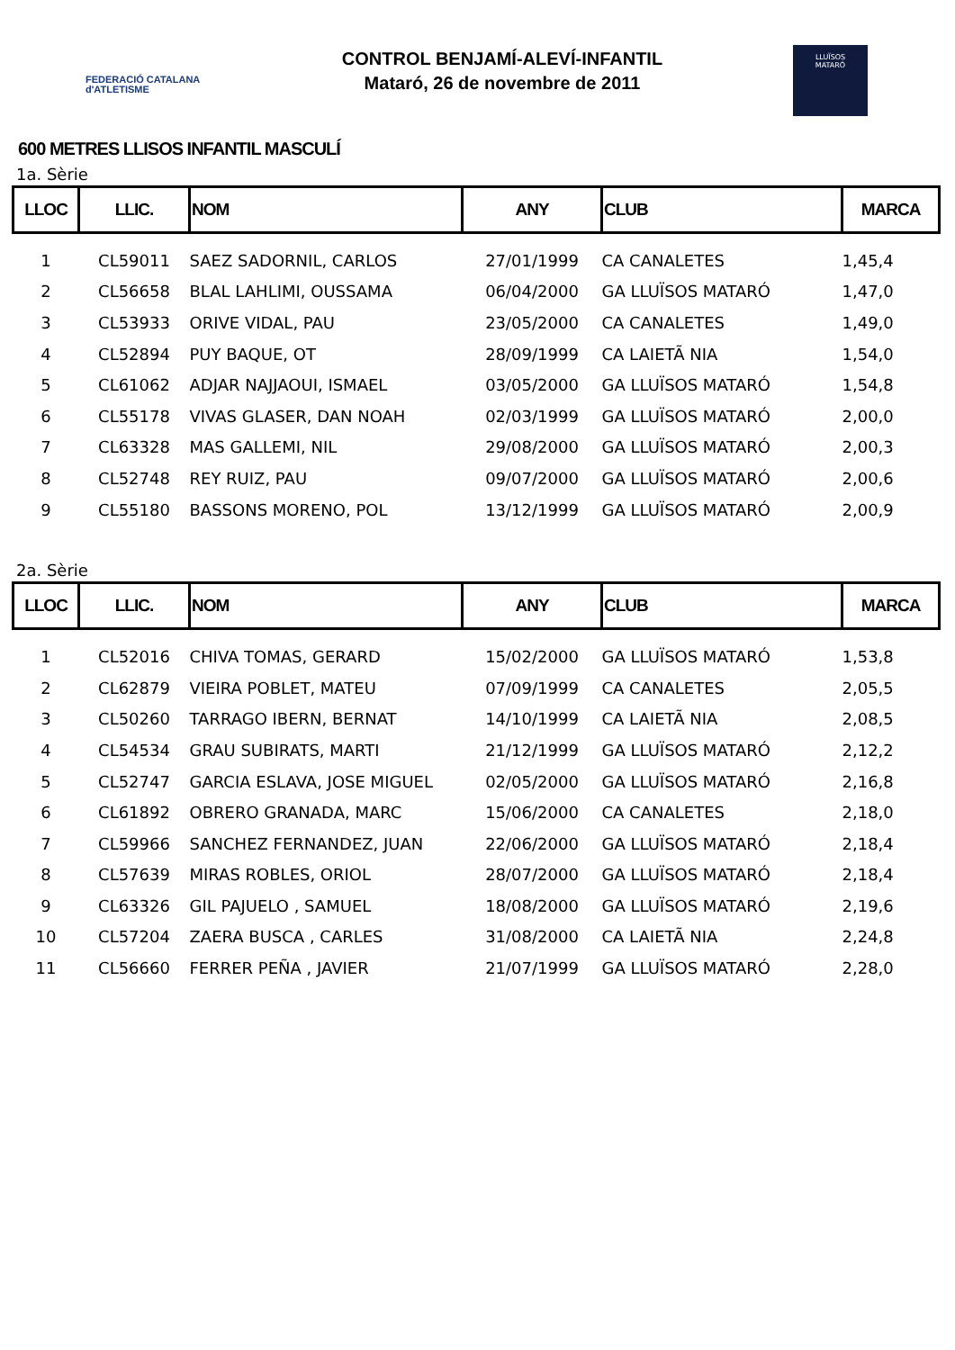FEDERACIÓ CATALANA
d'ATLETISME
CONTROL BENJAMÍ-ALEVÍ-INFANTIL
Mataró, 26 de novembre de 2011
LLUÏSOS
MATARÓ
600 METRES LLISOS INFANTIL MASCULÍ
1a. Sèrie
| LLOC | LLIC. | NOM | ANY | CLUB | MARCA |
| --- | --- | --- | --- | --- | --- |
| 1 | CL59011 | SAEZ SADORNIL, CARLOS | 27/01/1999 | CA CANALETES | 1,45,4 |
| 2 | CL56658 | BLAL LAHLIMI, OUSSAMA | 06/04/2000 | GA LLUÏSOS MATARÓ | 1,47,0 |
| 3 | CL53933 | ORIVE VIDAL, PAU | 23/05/2000 | CA CANALETES | 1,49,0 |
| 4 | CL52894 | PUY BAQUE, OT | 28/09/1999 | CA LAIETÃ NIA | 1,54,0 |
| 5 | CL61062 | ADJAR NAJJAOUI, ISMAEL | 03/05/2000 | GA LLUÏSOS MATARÓ | 1,54,8 |
| 6 | CL55178 | VIVAS GLASER, DAN NOAH | 02/03/1999 | GA LLUÏSOS MATARÓ | 2,00,0 |
| 7 | CL63328 | MAS GALLEMI, NIL | 29/08/2000 | GA LLUÏSOS MATARÓ | 2,00,3 |
| 8 | CL52748 | REY RUIZ, PAU | 09/07/2000 | GA LLUÏSOS MATARÓ | 2,00,6 |
| 9 | CL55180 | BASSONS MORENO, POL | 13/12/1999 | GA LLUÏSOS MATARÓ | 2,00,9 |
2a. Sèrie
| LLOC | LLIC. | NOM | ANY | CLUB | MARCA |
| --- | --- | --- | --- | --- | --- |
| 1 | CL52016 | CHIVA TOMAS, GERARD | 15/02/2000 | GA LLUÏSOS MATARÓ | 1,53,8 |
| 2 | CL62879 | VIEIRA POBLET, MATEU | 07/09/1999 | CA CANALETES | 2,05,5 |
| 3 | CL50260 | TARRAGO IBERN, BERNAT | 14/10/1999 | CA LAIETÃ NIA | 2,08,5 |
| 4 | CL54534 | GRAU SUBIRATS, MARTI | 21/12/1999 | GA LLUÏSOS MATARÓ | 2,12,2 |
| 5 | CL52747 | GARCIA ESLAVA, JOSE MIGUEL | 02/05/2000 | GA LLUÏSOS MATARÓ | 2,16,8 |
| 6 | CL61892 | OBRERO GRANADA, MARC | 15/06/2000 | CA CANALETES | 2,18,0 |
| 7 | CL59966 | SANCHEZ FERNANDEZ, JUAN | 22/06/2000 | GA LLUÏSOS MATARÓ | 2,18,4 |
| 8 | CL57639 | MIRAS ROBLES, ORIOL | 28/07/2000 | GA LLUÏSOS MATARÓ | 2,18,4 |
| 9 | CL63326 | GIL PAJUELO , SAMUEL | 18/08/2000 | GA LLUÏSOS MATARÓ | 2,19,6 |
| 10 | CL57204 | ZAERA BUSCA , CARLES | 31/08/2000 | CA LAIETÃ NIA | 2,24,8 |
| 11 | CL56660 | FERRER PEÑA , JAVIER | 21/07/1999 | GA LLUÏSOS MATARÓ | 2,28,0 |